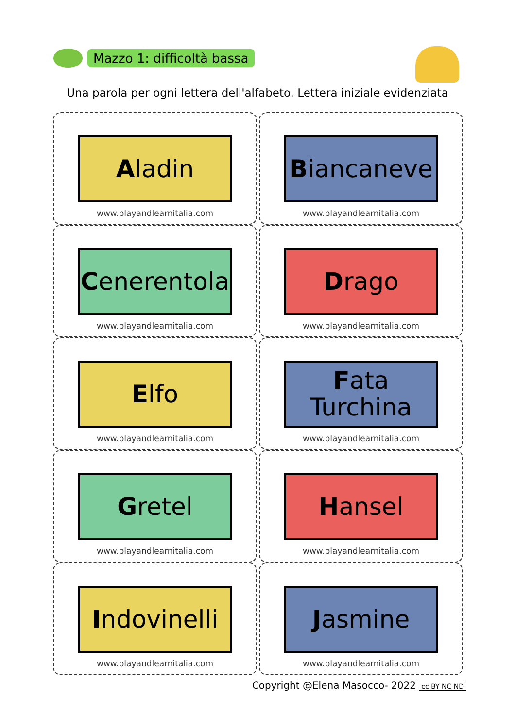Mazzo 1: difficoltà bassa
Una parola per ogni lettera dell'alfabeto. Lettera iniziale evidenziata
Aladin
www.playandlearnitalia.com
Biancaneve
www.playandlearnitalia.com
Cenerentola
www.playandlearnitalia.com
Drago
www.playandlearnitalia.com
Elfo
www.playandlearnitalia.com
Fata
Turchina
www.playandlearnitalia.com
Gretel
www.playandlearnitalia.com
Hansel
www.playandlearnitalia.com
Indovinelli
www.playandlearnitalia.com
Jasmine
www.playandlearnitalia.com
Copyright @Elena Masocco- 2022 cc BY NC ND